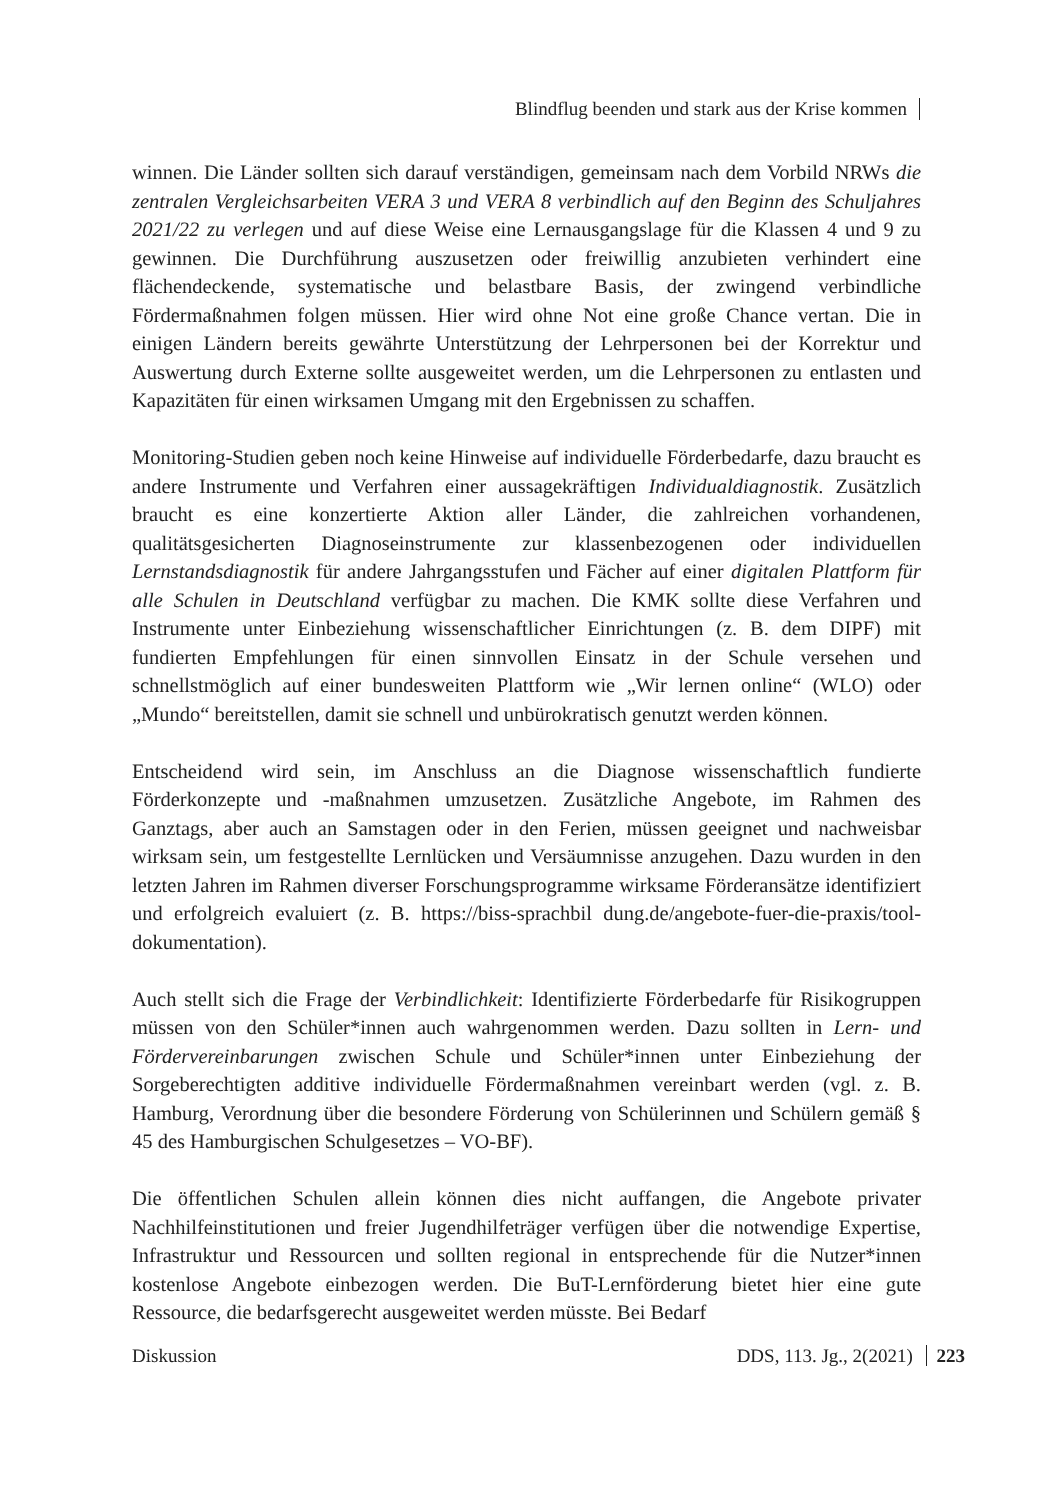Blindflug beenden und stark aus der Krise kommen
winnen. Die Länder sollten sich darauf verständigen, gemeinsam nach dem Vorbild NRWs die zentralen Vergleichsarbeiten VERA 3 und VERA 8 verbindlich auf den Beginn des Schuljahres 2021/22 zu verlegen und auf diese Weise eine Lernausgangslage für die Klassen 4 und 9 zu gewinnen. Die Durchführung auszusetzen oder freiwillig anzubieten verhindert eine flächendeckende, systematische und belastbare Basis, der zwingend verbindliche Fördermaßnahmen folgen müssen. Hier wird ohne Not eine große Chance vertan. Die in einigen Ländern bereits gewährte Unterstützung der Lehrpersonen bei der Korrektur und Auswertung durch Externe sollte ausgeweitet werden, um die Lehrpersonen zu entlasten und Kapazitäten für einen wirksamen Umgang mit den Ergebnissen zu schaffen.
Monitoring-Studien geben noch keine Hinweise auf individuelle Förderbedarfe, dazu braucht es andere Instrumente und Verfahren einer aussagekräftigen Individualdiagnostik. Zusätzlich braucht es eine konzertierte Aktion aller Länder, die zahlreichen vorhandenen, qualitätsgesicherten Diagnoseinstrumente zur klassenbezogenen oder individuellen Lernstandsdiagnostik für andere Jahrgangsstufen und Fächer auf einer digitalen Plattform für alle Schulen in Deutschland verfügbar zu machen. Die KMK sollte diese Verfahren und Instrumente unter Einbeziehung wissenschaftlicher Einrichtungen (z. B. dem DIPF) mit fundierten Empfehlungen für einen sinnvollen Einsatz in der Schule versehen und schnellstmöglich auf einer bundesweiten Plattform wie „Wir lernen online“ (WLO) oder „Mundo“ bereitstellen, damit sie schnell und unbürokratisch genutzt werden können.
Entscheidend wird sein, im Anschluss an die Diagnose wissenschaftlich fundierte Förderkonzepte und -maßnahmen umzusetzen. Zusätzliche Angebote, im Rahmen des Ganztags, aber auch an Samstagen oder in den Ferien, müssen geeignet und nachweisbar wirksam sein, um festgestellte Lernlücken und Versäumnisse anzugehen. Dazu wurden in den letzten Jahren im Rahmen diverser Forschungsprogramme wirksame Förderansätze identifiziert und erfolgreich evaluiert (z. B. https://biss-sprachbil dung.de/angebote-fuer-die-praxis/tool-dokumentation).
Auch stellt sich die Frage der Verbindlichkeit: Identifizierte Förderbedarfe für Risikogruppen müssen von den Schüler*innen auch wahrgenommen werden. Dazu sollten in Lern- und Fördervereinbarungen zwischen Schule und Schüler*innen unter Einbeziehung der Sorgeberechtigten additive individuelle Fördermaßnahmen vereinbart werden (vgl. z. B. Hamburg, Verordnung über die besondere Förderung von Schülerinnen und Schülern gemäß § 45 des Hamburgischen Schulgesetzes – VO-BF).
Die öffentlichen Schulen allein können dies nicht auffangen, die Angebote privater Nachhilfeinstitutionen und freier Jugendhilfeträger verfügen über die notwendige Expertise, Infrastruktur und Ressourcen und sollten regional in entsprechende für die Nutzer*innen kostenlose Angebote einbezogen werden. Die BuT-Lernförderung bietet hier eine gute Ressource, die bedarfsgerecht ausgeweitet werden müsste. Bei Bedarf
Diskussion DDS, 113. Jg., 2(2021) 223